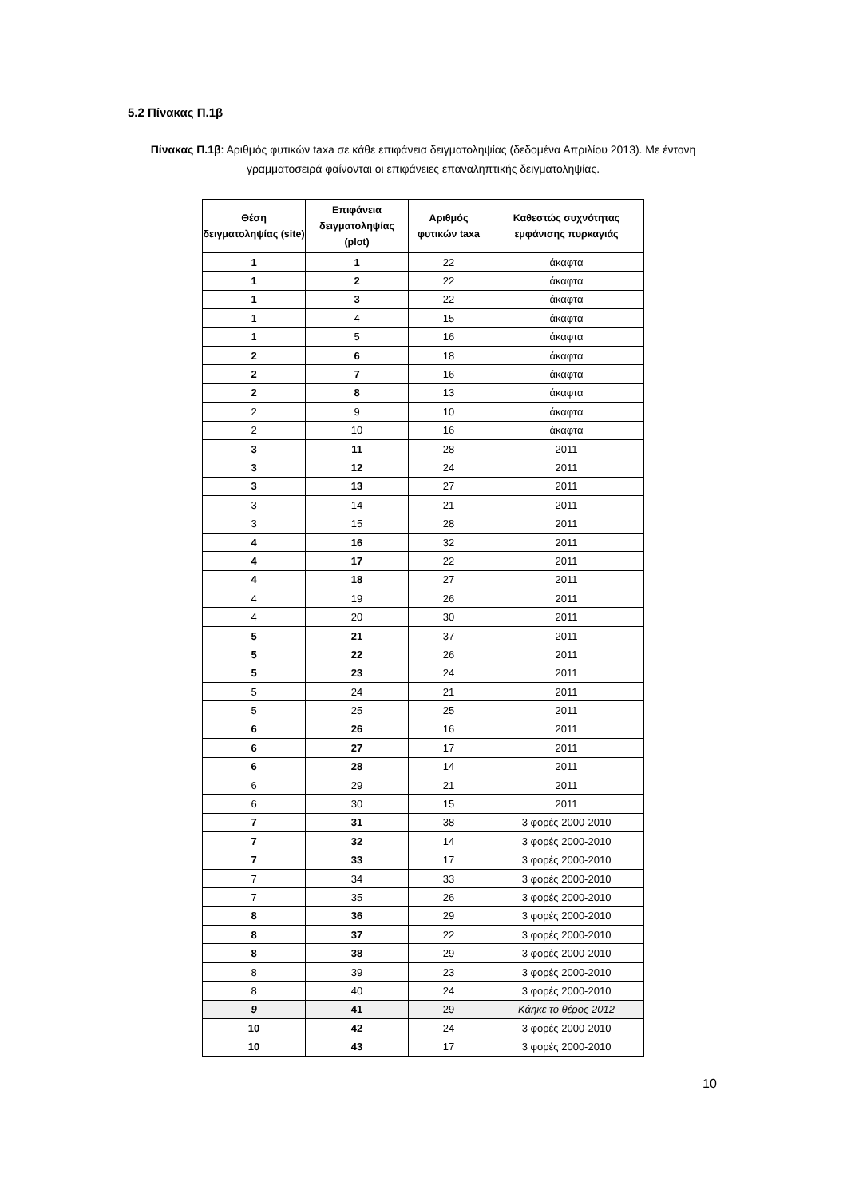5.2 Πίνακας Π.1β
Πίνακας Π.1β: Αριθμός φυτικών taxa σε κάθε επιφάνεια δειγματοληψίας (δεδομένα Απριλίου 2013). Με έντονη γραμματοσειρά φαίνονται οι επιφάνειες επαναληπτικής δειγματοληψίας.
| Θέση δειγματοληψίας (site) | Επιφάνεια δειγματοληψίας (plot) | Αριθμός φυτικών taxa | Καθεστώς συχνότητας εμφάνισης πυρκαγιάς |
| --- | --- | --- | --- |
| 1 | 1 | 22 | άκαφτα |
| 1 | 2 | 22 | άκαφτα |
| 1 | 3 | 22 | άκαφτα |
| 1 | 4 | 15 | άκαφτα |
| 1 | 5 | 16 | άκαφτα |
| 2 | 6 | 18 | άκαφτα |
| 2 | 7 | 16 | άκαφτα |
| 2 | 8 | 13 | άκαφτα |
| 2 | 9 | 10 | άκαφτα |
| 2 | 10 | 16 | άκαφτα |
| 3 | 11 | 28 | 2011 |
| 3 | 12 | 24 | 2011 |
| 3 | 13 | 27 | 2011 |
| 3 | 14 | 21 | 2011 |
| 3 | 15 | 28 | 2011 |
| 4 | 16 | 32 | 2011 |
| 4 | 17 | 22 | 2011 |
| 4 | 18 | 27 | 2011 |
| 4 | 19 | 26 | 2011 |
| 4 | 20 | 30 | 2011 |
| 5 | 21 | 37 | 2011 |
| 5 | 22 | 26 | 2011 |
| 5 | 23 | 24 | 2011 |
| 5 | 24 | 21 | 2011 |
| 5 | 25 | 25 | 2011 |
| 6 | 26 | 16 | 2011 |
| 6 | 27 | 17 | 2011 |
| 6 | 28 | 14 | 2011 |
| 6 | 29 | 21 | 2011 |
| 6 | 30 | 15 | 2011 |
| 7 | 31 | 38 | 3 φορές 2000-2010 |
| 7 | 32 | 14 | 3 φορές 2000-2010 |
| 7 | 33 | 17 | 3 φορές 2000-2010 |
| 7 | 34 | 33 | 3 φορές 2000-2010 |
| 7 | 35 | 26 | 3 φορές 2000-2010 |
| 8 | 36 | 29 | 3 φορές 2000-2010 |
| 8 | 37 | 22 | 3 φορές 2000-2010 |
| 8 | 38 | 29 | 3 φορές 2000-2010 |
| 8 | 39 | 23 | 3 φορές 2000-2010 |
| 8 | 40 | 24 | 3 φορές 2000-2010 |
| 9 | 41 | 29 | Κάηκε το θέρος 2012 |
| 10 | 42 | 24 | 3 φορές 2000-2010 |
| 10 | 43 | 17 | 3 φορές 2000-2010 |
10